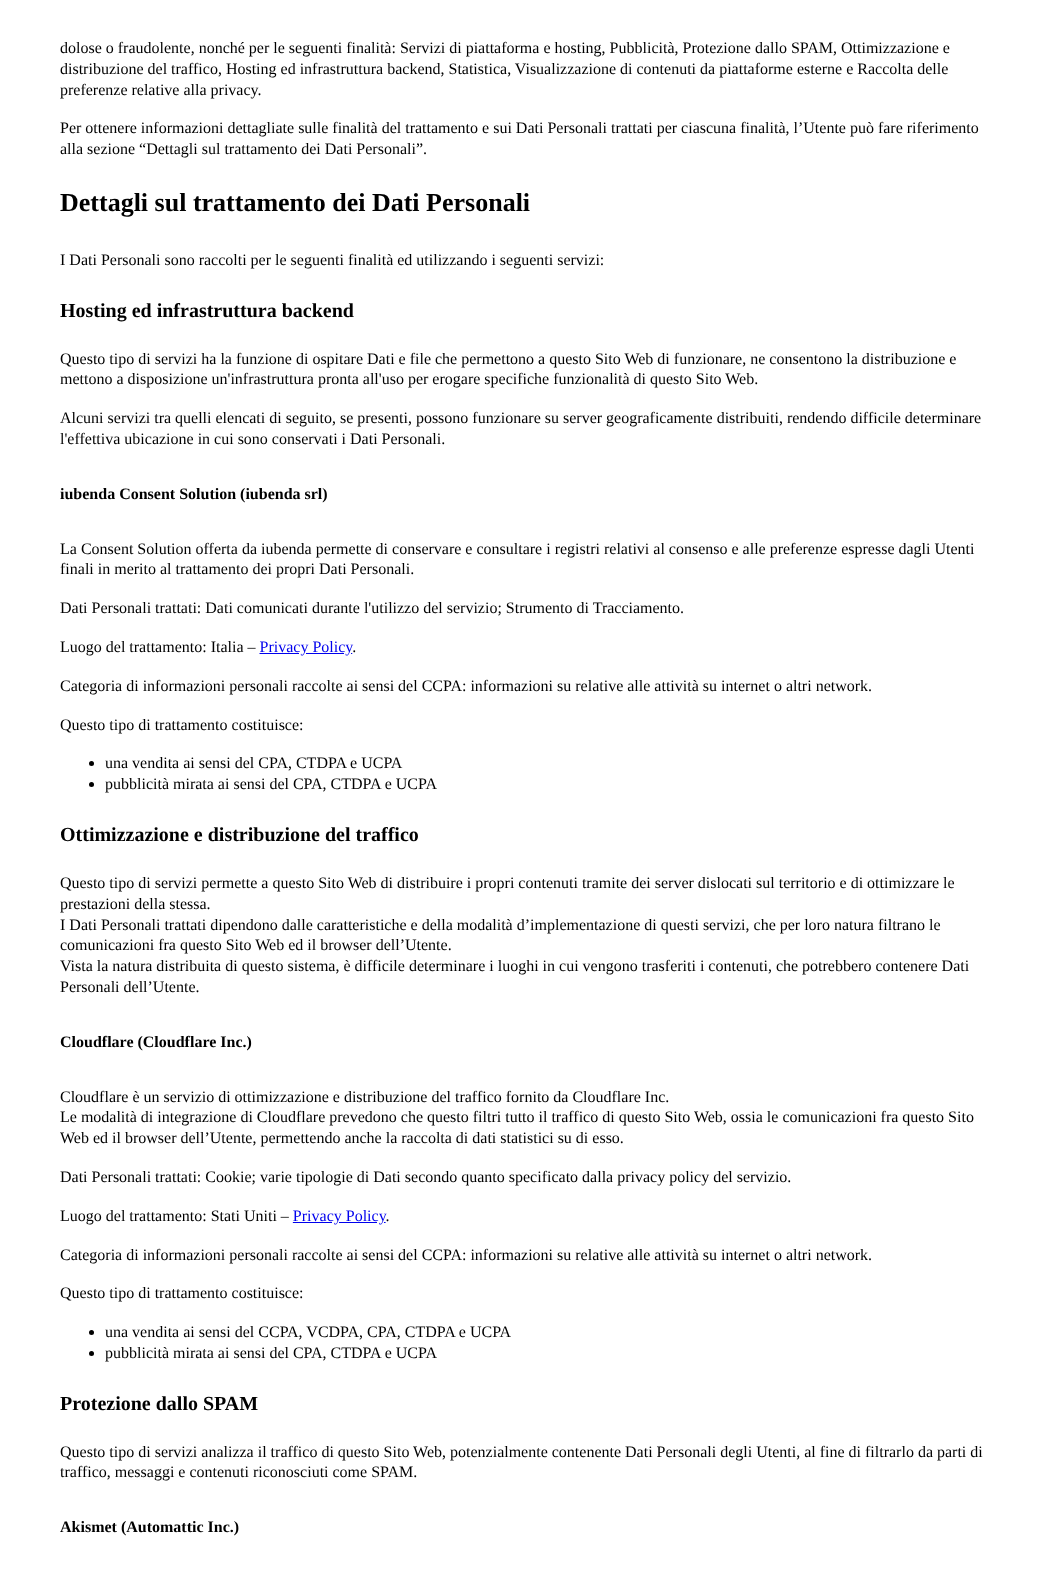dolose o fraudolente, nonché per le seguenti finalità: Servizi di piattaforma e hosting, Pubblicità, Protezione dallo SPAM, Ottimizzazione e distribuzione del traffico, Hosting ed infrastruttura backend, Statistica, Visualizzazione di contenuti da piattaforme esterne e Raccolta delle preferenze relative alla privacy.
Per ottenere informazioni dettagliate sulle finalità del trattamento e sui Dati Personali trattati per ciascuna finalità, l’Utente può fare riferimento alla sezione “Dettagli sul trattamento dei Dati Personali”.
Dettagli sul trattamento dei Dati Personali
I Dati Personali sono raccolti per le seguenti finalità ed utilizzando i seguenti servizi:
Hosting ed infrastruttura backend
Questo tipo di servizi ha la funzione di ospitare Dati e file che permettono a questo Sito Web di funzionare, ne consentono la distribuzione e mettono a disposizione un'infrastruttura pronta all'uso per erogare specifiche funzionalità di questo Sito Web.
Alcuni servizi tra quelli elencati di seguito, se presenti, possono funzionare su server geograficamente distribuiti, rendendo difficile determinare l'effettiva ubicazione in cui sono conservati i Dati Personali.
iubenda Consent Solution (iubenda srl)
La Consent Solution offerta da iubenda permette di conservare e consultare i registri relativi al consenso e alle preferenze espresse dagli Utenti finali in merito al trattamento dei propri Dati Personali.
Dati Personali trattati: Dati comunicati durante l'utilizzo del servizio; Strumento di Tracciamento.
Luogo del trattamento: Italia – Privacy Policy.
Categoria di informazioni personali raccolte ai sensi del CCPA: informazioni su relative alle attività su internet o altri network.
Questo tipo di trattamento costituisce:
una vendita ai sensi del CPA, CTDPA e UCPA
pubblicità mirata ai sensi del CPA, CTDPA e UCPA
Ottimizzazione e distribuzione del traffico
Questo tipo di servizi permette a questo Sito Web di distribuire i propri contenuti tramite dei server dislocati sul territorio e di ottimizzare le prestazioni della stessa.
I Dati Personali trattati dipendono dalle caratteristiche e della modalità d’implementazione di questi servizi, che per loro natura filtrano le comunicazioni fra questo Sito Web ed il browser dell’Utente.
Vista la natura distribuita di questo sistema, è difficile determinare i luoghi in cui vengono trasferiti i contenuti, che potrebbero contenere Dati Personali dell’Utente.
Cloudflare (Cloudflare Inc.)
Cloudflare è un servizio di ottimizzazione e distribuzione del traffico fornito da Cloudflare Inc.
Le modalità di integrazione di Cloudflare prevedono che questo filtri tutto il traffico di questo Sito Web, ossia le comunicazioni fra questo Sito Web ed il browser dell’Utente, permettendo anche la raccolta di dati statistici su di esso.
Dati Personali trattati: Cookie; varie tipologie di Dati secondo quanto specificato dalla privacy policy del servizio.
Luogo del trattamento: Stati Uniti – Privacy Policy.
Categoria di informazioni personali raccolte ai sensi del CCPA: informazioni su relative alle attività su internet o altri network.
Questo tipo di trattamento costituisce:
una vendita ai sensi del CCPA, VCDPA, CPA, CTDPA e UCPA
pubblicità mirata ai sensi del CPA, CTDPA e UCPA
Protezione dallo SPAM
Questo tipo di servizi analizza il traffico di questo Sito Web, potenzialmente contenente Dati Personali degli Utenti, al fine di filtrarlo da parti di traffico, messaggi e contenuti riconosciuti come SPAM.
Akismet (Automattic Inc.)